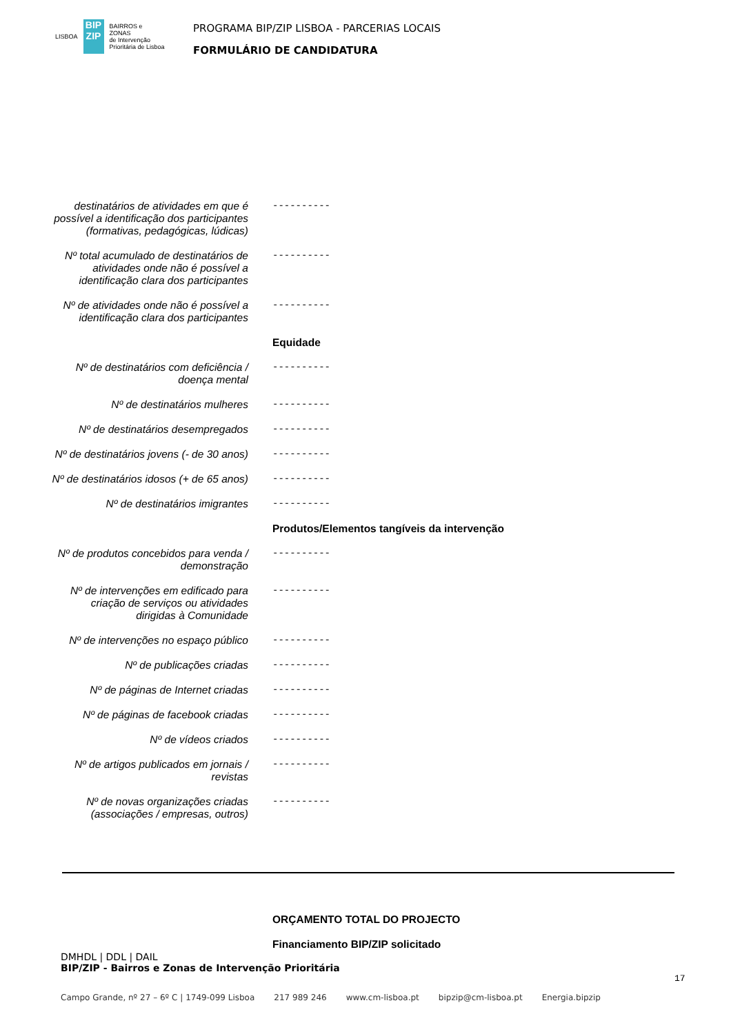LISBOA BIP ZIP BAIRROS e ZONAS
de Intervenção
Prioritária de Lisboa
PROGRAMA BIP/ZIP LISBOA - PARCERIAS LOCAIS
FORMULÁRIO DE CANDIDATURA
destinatários de atividades em que é possível a identificação dos participantes (formativas, pedagógicas, lúdicas)
----------
Nº total acumulado de destinatários de atividades onde não é possível a identificação clara dos participantes
----------
Nº de atividades onde não é possível a identificação clara dos participantes
----------
Equidade
Nº de destinatários com deficiência / doença mental
----------
Nº de destinatários mulheres
----------
Nº de destinatários desempregados
----------
Nº de destinatários jovens (- de 30 anos)
----------
Nº de destinatários idosos (+ de 65 anos)
----------
Nº de destinatários imigrantes
----------
Produtos/Elementos tangíveis da intervenção
Nº de produtos concebidos para venda / demonstração
----------
Nº de intervenções em edificado para criação de serviços ou atividades dirigidas à Comunidade
----------
Nº de intervenções no espaço público
----------
Nº de publicações criadas
----------
Nº de páginas de Internet criadas
----------
Nº de páginas de facebook criadas
----------
Nº de vídeos criados
----------
Nº de artigos publicados em jornais / revistas
----------
Nº de novas organizações criadas (associações / empresas, outros)
----------
ORÇAMENTO TOTAL DO PROJECTO
Financiamento BIP/ZIP solicitado
DMHDL | DDL | DAIL
BIP/ZIP - Bairros e Zonas de Intervenção Prioritária
17
Campo Grande, nº 27 – 6º C | 1749-099 Lisboa 217 989 246 www.cm-lisboa.pt bipzip@cm-lisboa.pt Energia.bipzip